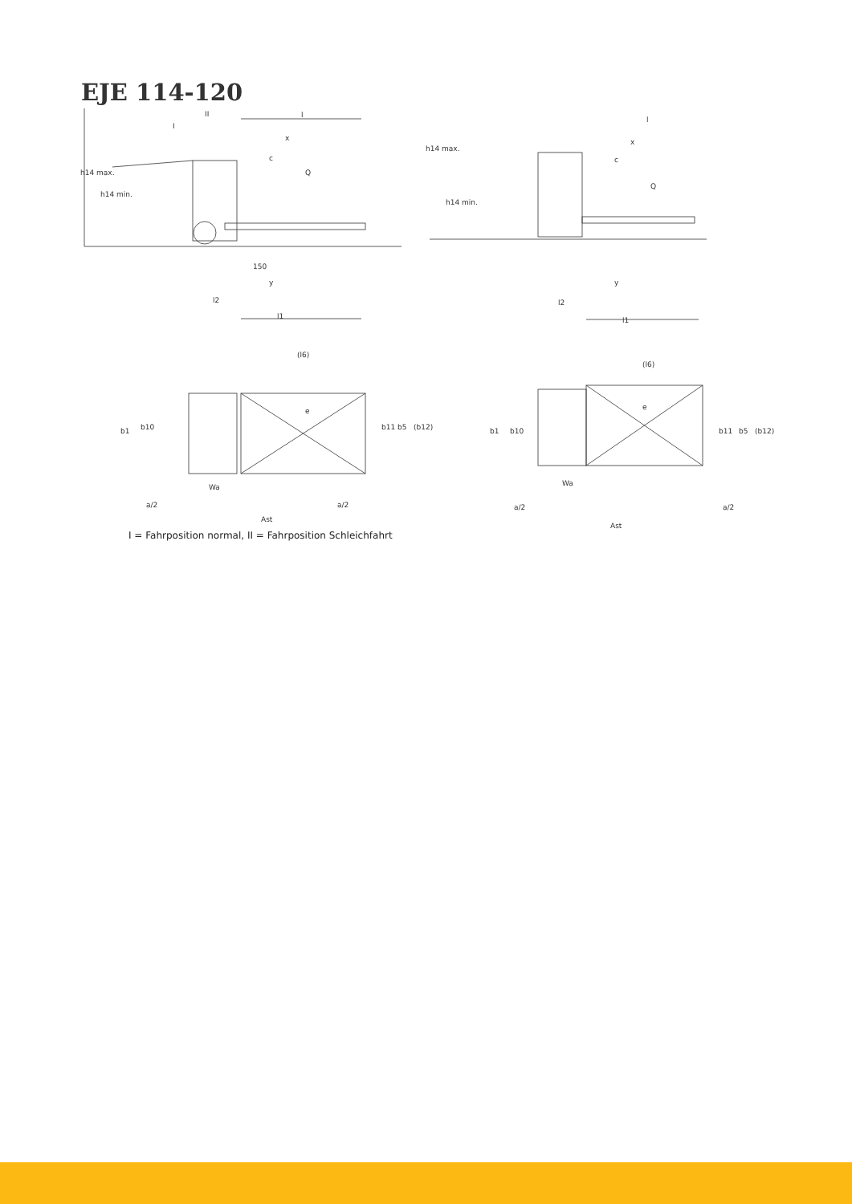EJE 114-120
l
x
c
Q
h14 max.
h14 min.
150
y
l2
l1
I
II
l
x
c
Q
h14 max.
h14 min.
y
l2
l1
(l6)
e
b1
b10
b11
b5
(b12)
Wa
a/2
a/2
Ast
(l6)
e
b1
b10
b11
b5
(b12)
Wa
a/2
a/2
Ast
I = Fahrposition normal, II = Fahrposition Schleichfahrt